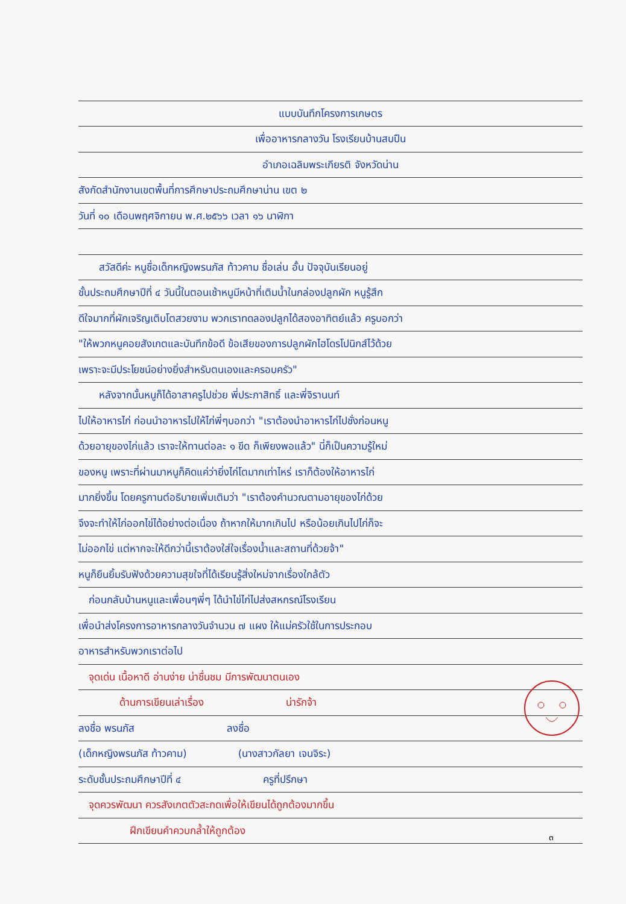แบบบันทึกโครงการเกษตร
เพื่ออาหารกลางวัน โรงเรียนบ้านสบปืน
อำเภอเฉลิมพระเกียรติ จังหวัดน่าน
สังกัดสำนักงานเขตพื้นที่การศึกษาประถมศึกษาน่าน เขต ๒
วันที่ ๑๐ เดือนพฤศจิกายน พ.ศ.๒๕๖๖ เวลา ๑๖ นาฬิกา
  สวัสดีค่ะ หนูชื่อเด็กหญิงพรนภัส ท้าวคาม ชื่อเล่น อั้น ปัจจุบันเรียนอยู่
ชั้นประถมศึกษาปีที่ ๔ วันนี้ในตอนเช้าหนูมีหน้าที่เติมน้ำในกล่องปลูกผัก หนูรู้สึก
ดีใจมากที่ผักเจริญเติบโตสวยงาม พวกเราทดลองปลูกได้สองอาทิตย์แล้ว ครูบอกว่า
"ให้พวกหนูคอยสังเกตและบันทึกข้อดี ข้อเสียของการปลูกผักไฮโดรโปนิกส์ไว้ด้วย
เพราะจะมีประโยชน์อย่างยิ่งสำหรับตนเองและครอบครัว"
  หลังจากนั้นหนูก็ได้อาสาครูไปช่วย พี่ประภาสิทธิ์ และพี่จิรานนท์
ไปให้อาหารไก่ ก่อนนำอาหารไปให้ไก่พี่ๆบอกว่า "เราต้องนำอาหารไก่ไปชั่งก่อนหนู
ด้วยอายุของไก่แล้ว เราจะให้ทานต่อละ ๑ ขีด ก็เพียงพอแล้ว" นี่ก็เป็นความรู้ใหม่
ของหนู เพราะที่ผ่านมาหนูก็คิดแค่ว่ายิ่งไก่โตมากเท่าไหร่ เราก็ต้องให้อาหารไก่
มากยิ่งขึ้น โดยครูกานต์อธิบายเพิ่มเติมว่า "เราต้องคำนวณตามอายุของไก่ด้วย
จึงจะทำให้ไก่ออกไข่ได้อย่างต่อเนื่อง ถ้าหากให้มากเกินไป หรือน้อยเกินไปไก่ก็จะ
ไม่ออกไข่ แต่หากจะให้ดีกว่านี้เราต้องใส่ใจเรื่องน้ำและสถานที่ด้วยจ้า"
หนูก็ยืนยิ้มรับฟังด้วยความสุขใจที่ได้เรียนรู้สิ่งใหม่จากเรื่องใกล้ตัว
 ก่อนกลับบ้านหนูและเพื่อนๆพี่ๆ ได้นำไข่ไก่ไปส่งสหกรณ์โรงเรียน
เพื่อนำส่งโครงการอาหารกลางวันจำนวน ๗ แผง ให้แม่ครัวใช้ในการประกอบ
อาหารสำหรับพวกเราต่อไป
 จุดเด่น เนื้อหาดี อ่านง่าย น่าชื่นชม มีการพัฒนาตนเอง
    ด้านการเขียนเล่าเรื่อง        น่ารักจ้า
ลงชื่อ พรนภัส         ลงชื่อ
(เด็กหญิงพรนภัส ท้าวคาม)     (นางสาวกัลยา เจนจิระ)
ระดับชั้นประถมศึกษาปีที่ ๔        ครูที่ปรึกษา
 จุดควรพัฒนา ควรสังเกตตัวสะกดเพื่อให้เขียนได้ถูกต้องมากขึ้น
     ฝึกเขียนคำควบกล้ำให้ถูกต้อง
๓